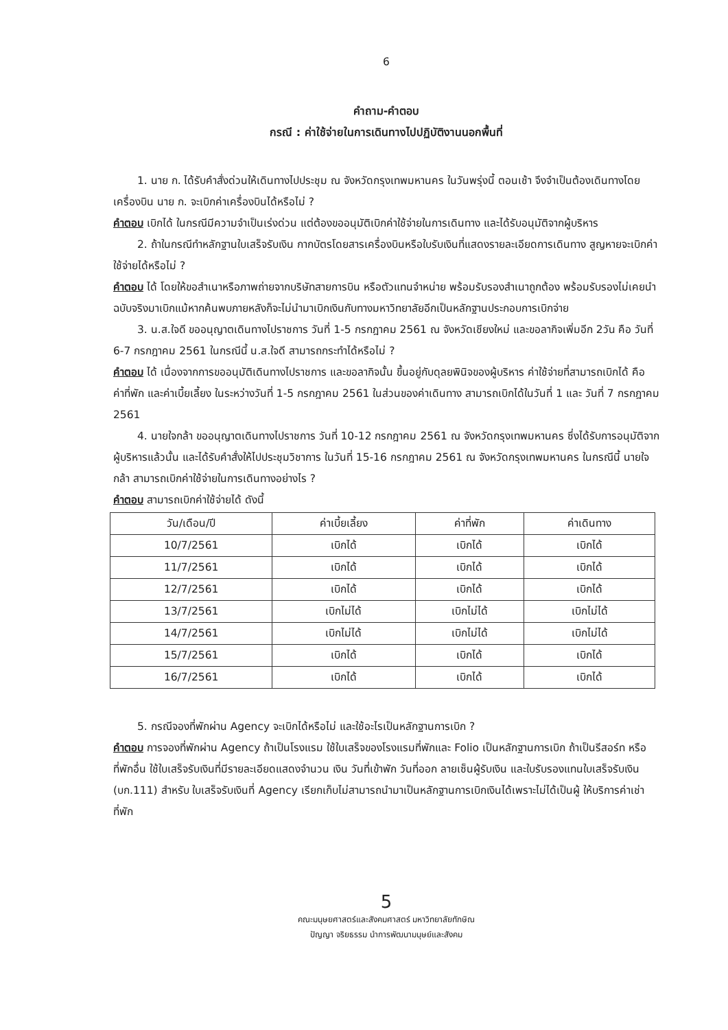6
คำถาม-คำตอบ
กรณี : ค่าใช้จ่ายในการเดินทางไปปฏิบัติงานนอกพื้นที่
1. นาย ก. ได้รับคำสั่งด่วนให้เดินทางไปประชุม ณ จังหวัดกรุงเทพมหานคร ในวันพรุ่งนี้ ตอนเช้า จึงจำเป็นต้องเดินทางโดยเครื่องบิน นาย ก. จะเบิกค่าเครื่องบินได้หรือไม่ ?
คำตอบ เบิกได้ ในกรณีมีความจำเป็นเร่งด่วน แต่ต้องขออนุมัติเบิกค่าใช้จ่ายในการเดินทาง และได้รับอนุมัติจากผู้บริหาร
2. ถ้าในกรณีทำหลักฐานใบเสร็จรับเงิน กากบัตรโดยสารเครื่องบินหรือใบรับเงินที่แสดงรายละเอียดการเดินทาง สูญหายจะเบิกค่าใช้จ่ายได้หรือไม่ ?
คำตอบ ได้ โดยให้ขอสำเนาหรือภาพถ่ายจากบริษัทสายการบิน หรือตัวแทนจำหน่าย พร้อมรับรองสำเนาถูกต้อง พร้อมรับรองไม่เคยนำฉบับจริงมาเบิกแม้หากค้นพบภายหลังก็จะไม่นำมาเบิกเงินกับทางมหาวิทยาลัยอีกเป็นหลักฐานประกอบการเบิกจ่าย
3. น.ส.ใจดี ขออนุญาตเดินทางไปราชการ วันที่ 1-5 กรกฎาคม 2561 ณ จังหวัดเชียงใหม่ และขอลากิจเพิ่มอีก 2วัน คือ วันที่ 6-7 กรกฎาคม 2561 ในกรณีนี้ น.ส.ใจดี สามารถกระทำได้หรือไม่ ?
คำตอบ ได้ เนื่องจากการขออนุมัติเดินทางไปราชการ และขอลากิจนั้น ขึ้นอยู่กับดุลยพินิจของผู้บริหาร ค่าใช้จ่ายที่สามารถเบิกได้ คือ ค่าที่พัก และค่าเบี้ยเลี้ยง ในระหว่างวันที่ 1-5 กรกฎาคม 2561 ในส่วนของค่าเดินทาง สามารถเบิกได้ในวันที่ 1 และ วันที่ 7 กรกฎาคม 2561
4. นายใจกล้า ขออนุญาตเดินทางไปราชการ วันที่ 10-12 กรกฎาคม 2561 ณ จังหวัดกรุงเทพมหานคร ซึ่งได้รับการอนุมัติจากผู้บริหารแล้วนั้น และได้รับคำสั่งให้ไปประชุมวิชาการ ในวันที่ 15-16 กรกฎาคม 2561 ณ จังหวัดกรุงเทพมหานคร ในกรณีนี้ นายใจกล้า สามารถเบิกค่าใช้จ่ายในการเดินทางอย่างไร ?
คำตอบ สามารถเบิกค่าใช้จ่ายได้ ดังนี้
| วัน/เดือน/ปี | ค่าเบี้ยเลี้ยง | ค่าที่พัก | ค่าเดินทาง |
| --- | --- | --- | --- |
| 10/7/2561 | เบิกได้ | เบิกได้ | เบิกได้ |
| 11/7/2561 | เบิกได้ | เบิกได้ | เบิกได้ |
| 12/7/2561 | เบิกได้ | เบิกได้ | เบิกได้ |
| 13/7/2561 | เบิกไม่ได้ | เบิกไม่ได้ | เบิกไม่ได้ |
| 14/7/2561 | เบิกไม่ได้ | เบิกไม่ได้ | เบิกไม่ได้ |
| 15/7/2561 | เบิกได้ | เบิกได้ | เบิกได้ |
| 16/7/2561 | เบิกได้ | เบิกได้ | เบิกได้ |
5. กรณีจองที่พักผ่าน Agency จะเบิกได้หรือไม่ และใช้อะไรเป็นหลักฐานการเบิก ?
คำตอบ การจองที่พักผ่าน Agency ถ้าเป็นโรงแรม ใช้ใบเสร็จของโรงแรมที่พักและ Folio เป็นหลักฐานการเบิก ถ้าเป็นรีสอร์ท หรือที่พักอื่น ใช้ใบเสร็จรับเงินที่มีรายละเอียดแสดงจำนวน เงิน วันที่เข้าพัก วันที่ออก ลายเซ็นผู้รับเงิน และใบรับรองแทนใบเสร็จรับเงิน (บก.111) สำหรับ ใบเสร็จรับเงินที่ Agency เรียกเก็บไม่สามารถนำมาเป็นหลักฐานการเบิกเงินได้เพราะไม่ได้เป็นผู้ ให้บริการค่าเช่าที่พัก
5
คณะมนุษยศาสตร์และสังคมศาสตร์ มหาวิทยาลัยทักษิณ
ปัญญา จริยธรรม นำการพัฒนามนุษย์และสังคม